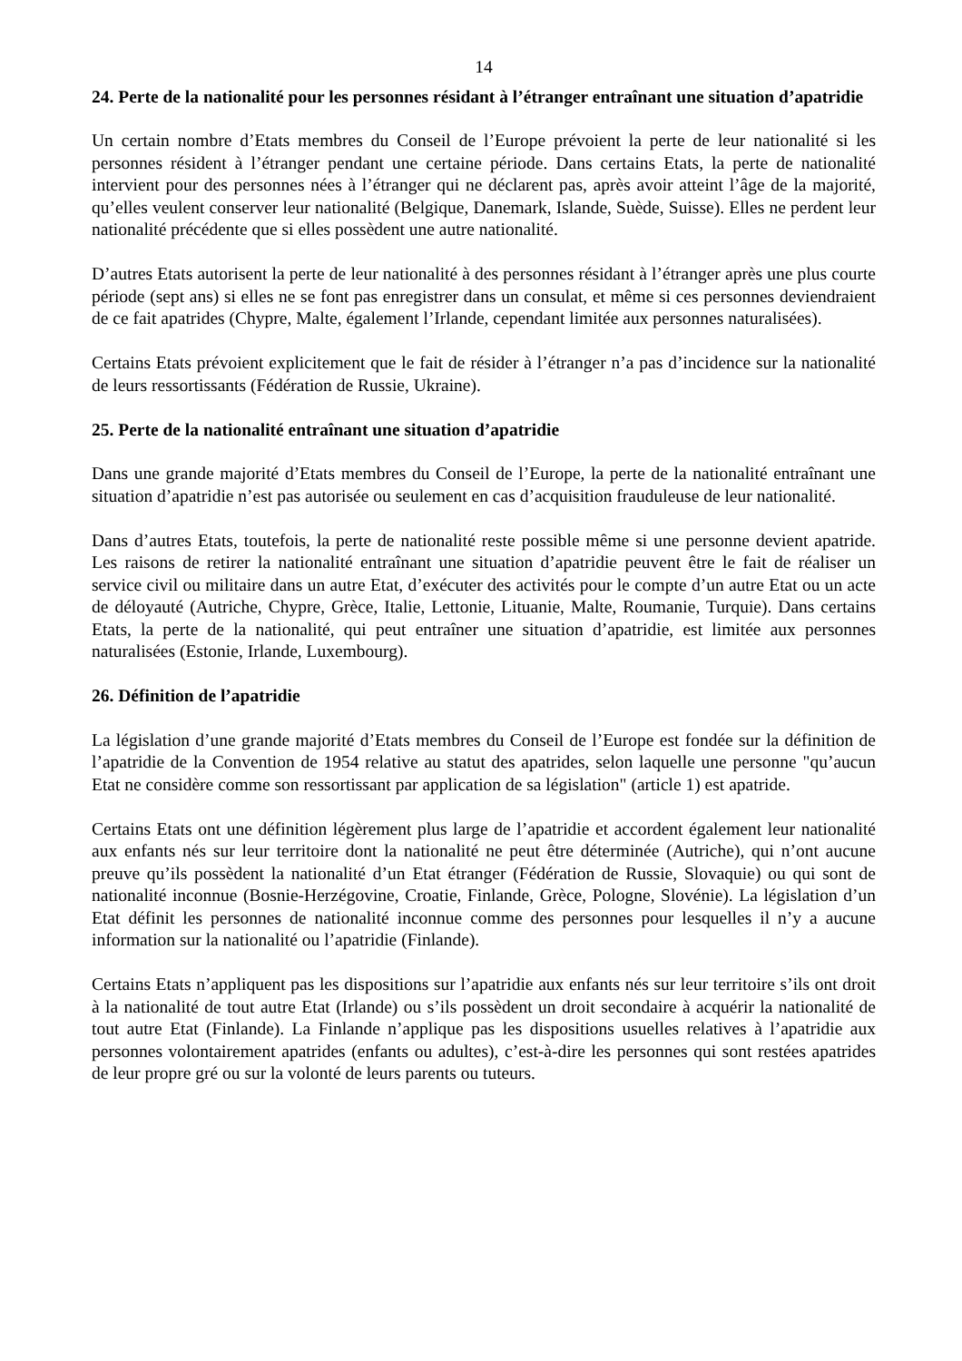14
24. Perte de la nationalité pour les personnes résidant à l’étranger entraînant une situation d’apatridie
Un certain nombre d’Etats membres du Conseil de l’Europe prévoient la perte de leur nationalité si les personnes résident à l’étranger pendant une certaine période. Dans certains Etats, la perte de nationalité intervient pour des personnes nées à l’étranger qui ne déclarent pas, après avoir atteint l’âge de la majorité, qu’elles veulent conserver leur nationalité (Belgique, Danemark, Islande, Suède, Suisse). Elles ne perdent leur nationalité précédente que si elles possèdent une autre nationalité.
D’autres Etats autorisent la perte de leur nationalité à des personnes résidant à l’étranger après une plus courte période (sept ans) si elles ne se font pas enregistrer dans un consulat, et même si ces personnes deviendraient de ce fait apatrides (Chypre, Malte, également l’Irlande, cependant limitée aux personnes naturalisées).
Certains Etats prévoient explicitement que le fait de résider à l’étranger n’a pas d’incidence sur la nationalité de leurs ressortissants (Fédération de Russie, Ukraine).
25. Perte de la nationalité entraînant une situation d’apatridie
Dans une grande majorité d’Etats membres du Conseil de l’Europe, la perte de la nationalité entraînant une situation d’apatridie n’est pas autorisée ou seulement en cas d’acquisition frauduleuse de leur nationalité.
Dans d’autres Etats, toutefois, la perte de nationalité reste possible même si une personne devient apatride. Les raisons de retirer la nationalité entraînant une situation d’apatridie peuvent être le fait de réaliser un service civil ou militaire dans un autre Etat, d’exécuter des activités pour le compte d’un autre Etat ou un acte de déloyauté (Autriche, Chypre, Grèce, Italie, Lettonie, Lituanie, Malte, Roumanie, Turquie). Dans certains Etats, la perte de la nationalité, qui peut entraîner une situation d’apatridie, est limitée aux personnes naturalisées (Estonie, Irlande, Luxembourg).
26. Définition de l’apatridie
La législation d’une grande majorité d’Etats membres du Conseil de l’Europe est fondée sur la définition de l’apatridie de la Convention de 1954 relative au statut des apatrides, selon laquelle une personne "qu’aucun Etat ne considère comme son ressortissant par application de sa législation" (article 1) est apatride.
Certains Etats ont une définition légèrement plus large de l’apatridie et accordent également leur nationalité aux enfants nés sur leur territoire dont la nationalité ne peut être déterminée (Autriche), qui n’ont aucune preuve qu’ils possèdent la nationalité d’un Etat étranger (Fédération de Russie, Slovaquie) ou qui sont de nationalité inconnue (Bosnie-Herzégovine, Croatie, Finlande, Grèce, Pologne, Slovénie). La législation d’un Etat définit les personnes de nationalité inconnue comme des personnes pour lesquelles il n’y a aucune information sur la nationalité ou l’apatridie (Finlande).
Certains Etats n’appliquent pas les dispositions sur l’apatridie aux enfants nés sur leur territoire s’ils ont droit à la nationalité de tout autre Etat (Irlande) ou s’ils possèdent un droit secondaire à acquérir la nationalité de tout autre Etat (Finlande). La Finlande n’applique pas les dispositions usuelles relatives à l’apatridie aux personnes volontairement apatrides (enfants ou adultes), c’est-à-dire les personnes qui sont restées apatrides de leur propre gré ou sur la volonté de leurs parents ou tuteurs.